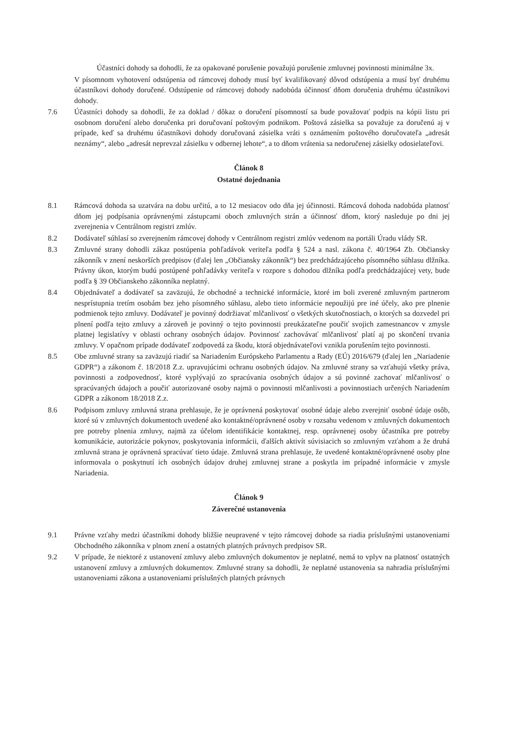Účastníci dohody sa dohodli, že za opakované porušenie považujú porušenie zmluvnej povinnosti minimálne 3x.
V písomnom vyhotovení odstúpenia od rámcovej dohody musí byť kvalifikovaný dôvod odstúpenia a musí byť druhému účastníkovi dohody doručené. Odstúpenie od rámcovej dohody nadobúda účinnosť dňom doručenia druhému účastníkovi dohody.
7.6 Účastníci dohody sa dohodli, že za doklad / dôkaz o doručení písomností sa bude považovať podpis na kópii listu pri osobnom doručení alebo doručenka pri doručovaní poštovým podnikom. Poštová zásielka sa považuje za doručenú aj v prípade, keď sa druhému účastníkovi dohody doručovaná zásielka vráti s oznámením poštového doručovateľa „adresát neznámy“, alebo „adresát neprevzal zásielku v odbernej lehote“, a to dňom vrátenia sa nedoručenej zásielky odosielateľovi.
Článok 8
Ostatné dojednania
8.1 Rámcová dohoda sa uzatvára na dobu určitú, a to 12 mesiacov odo dňa jej účinnosti. Rámcová dohoda nadobúda platnosť dňom jej podpísania oprávnenými zástupcami oboch zmluvných strán a účinnosť dňom, ktorý nasleduje po dni jej zverejnenia v Centrálnom registri zmlúv.
8.2 Dodávateľ súhlasí so zverejnením rámcovej dohody v Centrálnom registri zmlúv vedenom na portáli Úradu vlády SR.
8.3 Zmluvné strany dohodli zákaz postúpenia pohľadávok veriteľa podľa § 524 a nasl. zákona č. 40/1964 Zb. Občiansky zákonník v znení neskorších predpisov (ďalej len „Občiansky zákonník“) bez predchádzajúceho písomného súhlasu dlžníka. Právny úkon, ktorým budú postúpené pohľadávky veriteľa v rozpore s dohodou dlžníka podľa predchádzajúcej vety, bude podľa § 39 Občianskeho zákonníka neplatný.
8.4 Objednávateľ a dodávateľ sa zaväzujú, že obchodné a technické informácie, ktoré im boli zverené zmluvným partnerom nesprístupnia tretím osobám bez jeho písomného súhlasu, alebo tieto informácie nepoužijú pre iné účely, ako pre plnenie podmienok tejto zmluvy. Dodávateľ je povinný dodržiavať mlčanlivosť o všetkých skutočnostiach, o ktorých sa dozvedel pri plnení podľa tejto zmluvy a zároveň je povinný o tejto povinnosti preukázateľne poučiť svojich zamestnancov v zmysle platnej legislatívy v oblasti ochrany osobných údajov. Povinnosť zachovávať mlčanlivosť platí aj po skončení trvania zmluvy. V opačnom prípade dodávateľ zodpovedá za škodu, ktorá objednávateľovi vznikla porušením tejto povinnosti.
8.5 Obe zmluvné strany sa zaväzujú riadiť sa Nariadením Európskeho Parlamentu a Rady (EÚ) 2016/679 (ďalej len „Nariadenie GDPR“) a zákonom č. 18/2018 Z.z. upravujúcimi ochranu osobných údajov. Na zmluvné strany sa vzťahujú všetky práva, povinnosti a zodpovednosť, ktoré vyplývajú zo spracúvania osobných údajov a sú povinné zachovať mlčanlivosť o spracúvaných údajoch a poučiť autorizované osoby najmä o povinnosti mlčanlivosti a povinnostiach určených Nariadením GDPR a zákonom 18/2018 Z.z.
8.6 Podpisom zmluvy zmluvná strana prehlasuje, že je oprávnená poskytovať osobné údaje alebo zverejniť osobné údaje osôb, ktoré sú v zmluvných dokumentoch uvedené ako kontaktné/oprávnené osoby v rozsahu vedenom v zmluvných dokumentoch pre potreby plnenia zmluvy, najmä za účelom identifikácie kontaktnej, resp. oprávnenej osoby účastníka pre potreby komunikácie, autorizácie pokynov, poskytovania informácii, ďalších aktivít súvisiacich so zmluvným vzťahom a že druhá zmluvná strana je oprávnená spracúvať tieto údaje. Zmluvná strana prehlasuje, že uvedené kontaktné/oprávnené osoby plne informovala o poskytnutí ich osobných údajov druhej zmluvnej strane a poskytla im prípadné informácie v zmysle Nariadenia.
Článok 9
Záverečné ustanovenia
9.1 Právne vzťahy medzi účastníkmi dohody bližšie neupravené v tejto rámcovej dohode sa riadia príslušnými ustanoveniami Obchodného zákonníka v plnom znení a ostatných platných právnych predpisov SR.
9.2 V prípade, že niektoré z ustanovení zmluvy alebo zmluvných dokumentov je neplatné, nemá to vplyv na platnosť ostatných ustanovení zmluvy a zmluvných dokumentov. Zmluvné strany sa dohodli, že neplatné ustanovenia sa nahradia príslušnými ustanoveniami zákona a ustanoveniami príslušných platných právnych